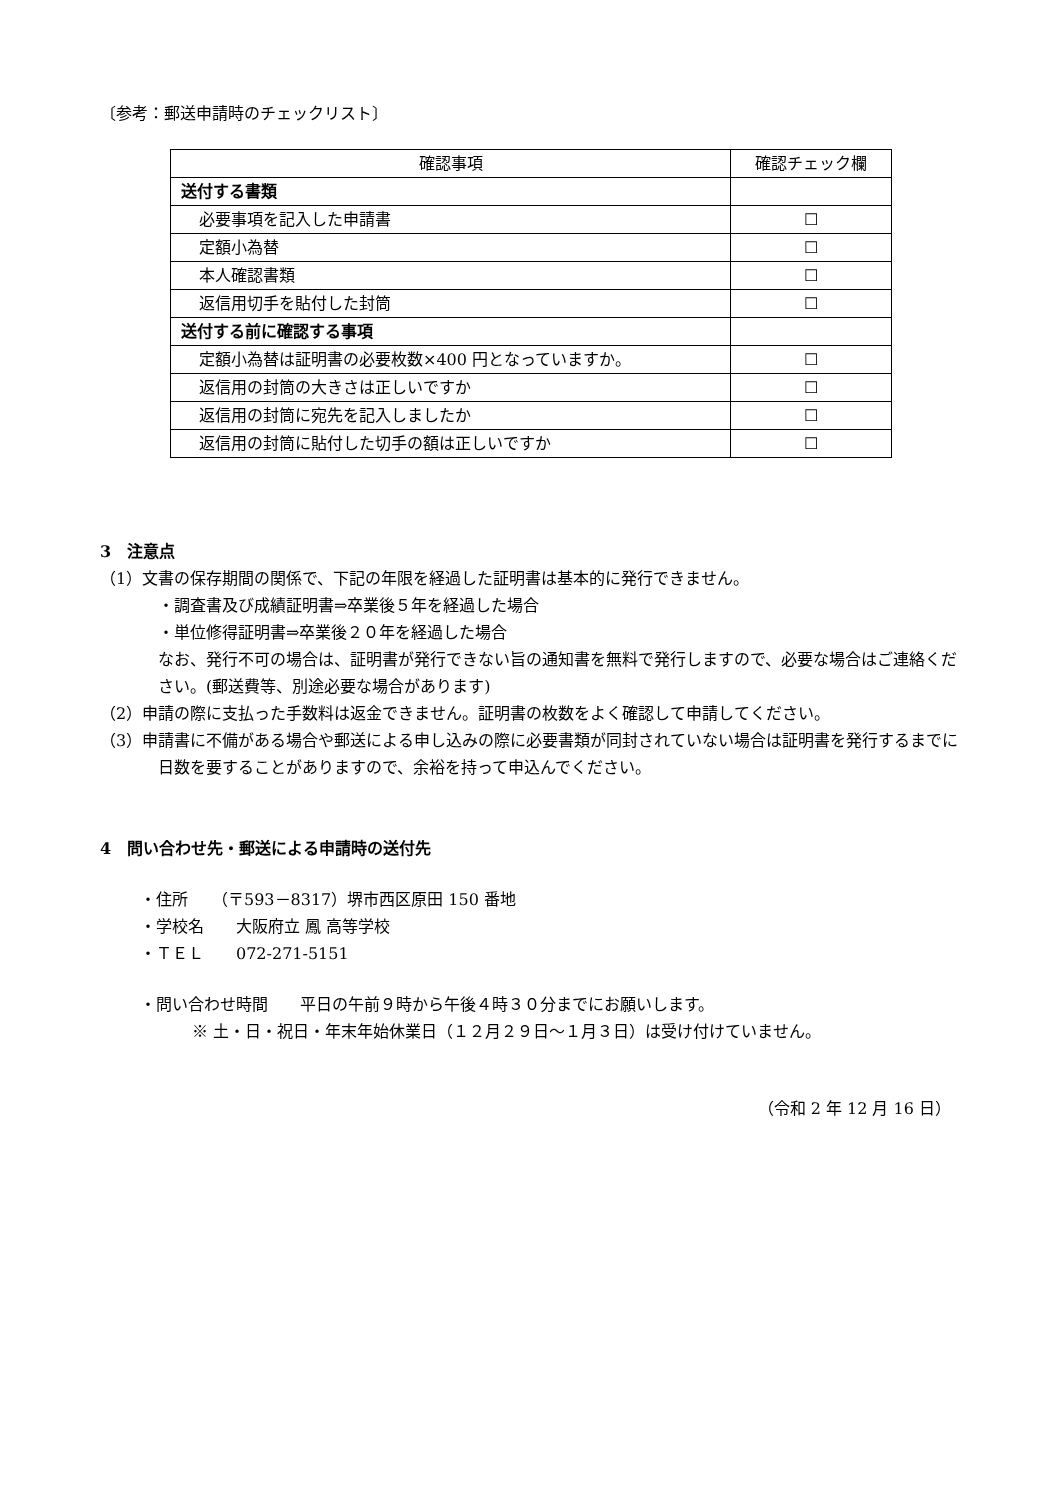〔参考：郵送申請時のチェックリスト〕
| 確認事項 | 確認チェック欄 |
| --- | --- |
| 送付する書類 | |
| 必要事項を記入した申請書 | ☐ |
| 定額小為替 | ☐ |
| 本人確認書類 | ☐ |
| 返信用切手を貼付した封筒 | ☐ |
| 送付する前に確認する事項 | |
| 定額小為替は証明書の必要枚数×400 円となっていますか。 | ☐ |
| 返信用の封筒の大きさは正しいですか | ☐ |
| 返信用の封筒に宛先を記入しましたか | ☐ |
| 返信用の封筒に貼付した切手の額は正しいですか | ☐ |
3　注意点
（1）文書の保存期間の関係で、下記の年限を経過した証明書は基本的に発行できません。
・調査書及び成績証明書⇒卒業後５年を経過した場合
・単位修得証明書⇒卒業後２０年を経過した場合
なお、発行不可の場合は、証明書が発行できない旨の通知書を無料で発行しますので、必要な場合はご連絡ください。(郵送費等、別途必要な場合があります)
（2）申請の際に支払った手数料は返金できません。証明書の枚数をよく確認して申請してください。
（3）申請書に不備がある場合や郵送による申し込みの際に必要書類が同封されていない場合は証明書を発行するまでに日数を要することがありますので、余裕を持って申込んでください。
4　問い合わせ先・郵送による申請時の送付先
・住所　　（〒593－8317）堺市西区原田 150 番地
・学校名　　大阪府立 鳳 高等学校
・ＴＥＬ　　072-271-5151
・問い合わせ時間　　平日の午前９時から午後４時３０分までにお願いします。
※ 土・日・祝日・年末年始休業日（１２月２９日～１月３日）は受け付けていません。
（令和 2 年 12 月 16 日）